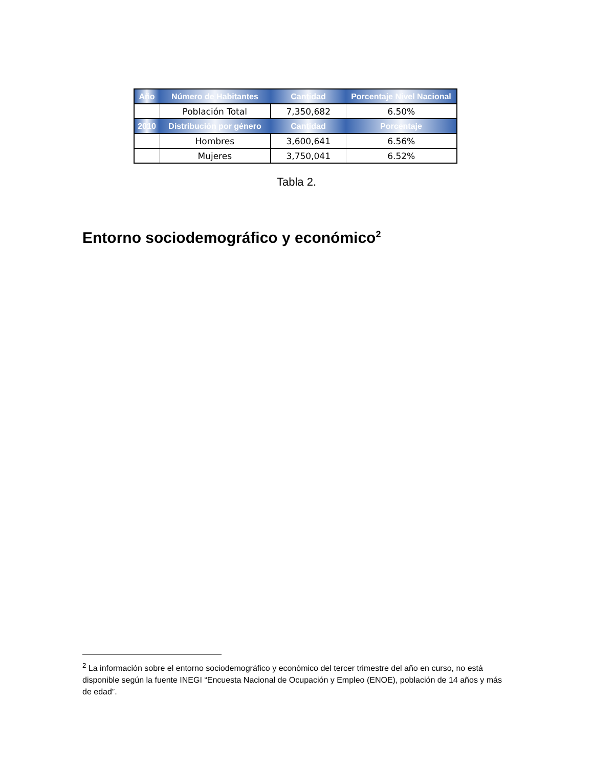| Año | Número de Habitantes | Cantidad | Porcentaje Nivel Nacional |
| --- | --- | --- | --- |
| | Población Total | 7,350,682 | 6.50% |
| 2010 | Distribución por género | Cantidad | Porcentaje |
| | Hombres | 3,600,641 | 6.56% |
| | Mujeres | 3,750,041 | 6.52% |
Tabla 2.
Entorno sociodemográfico y económico<sup>2</sup>
<sup>2</sup> La información sobre el entorno sociodemográfico y económico del tercer trimestre del año en curso, no está disponible según la fuente INEGI “Encuesta Nacional de Ocupación y Empleo (ENOE), población de 14 años y más de edad”.